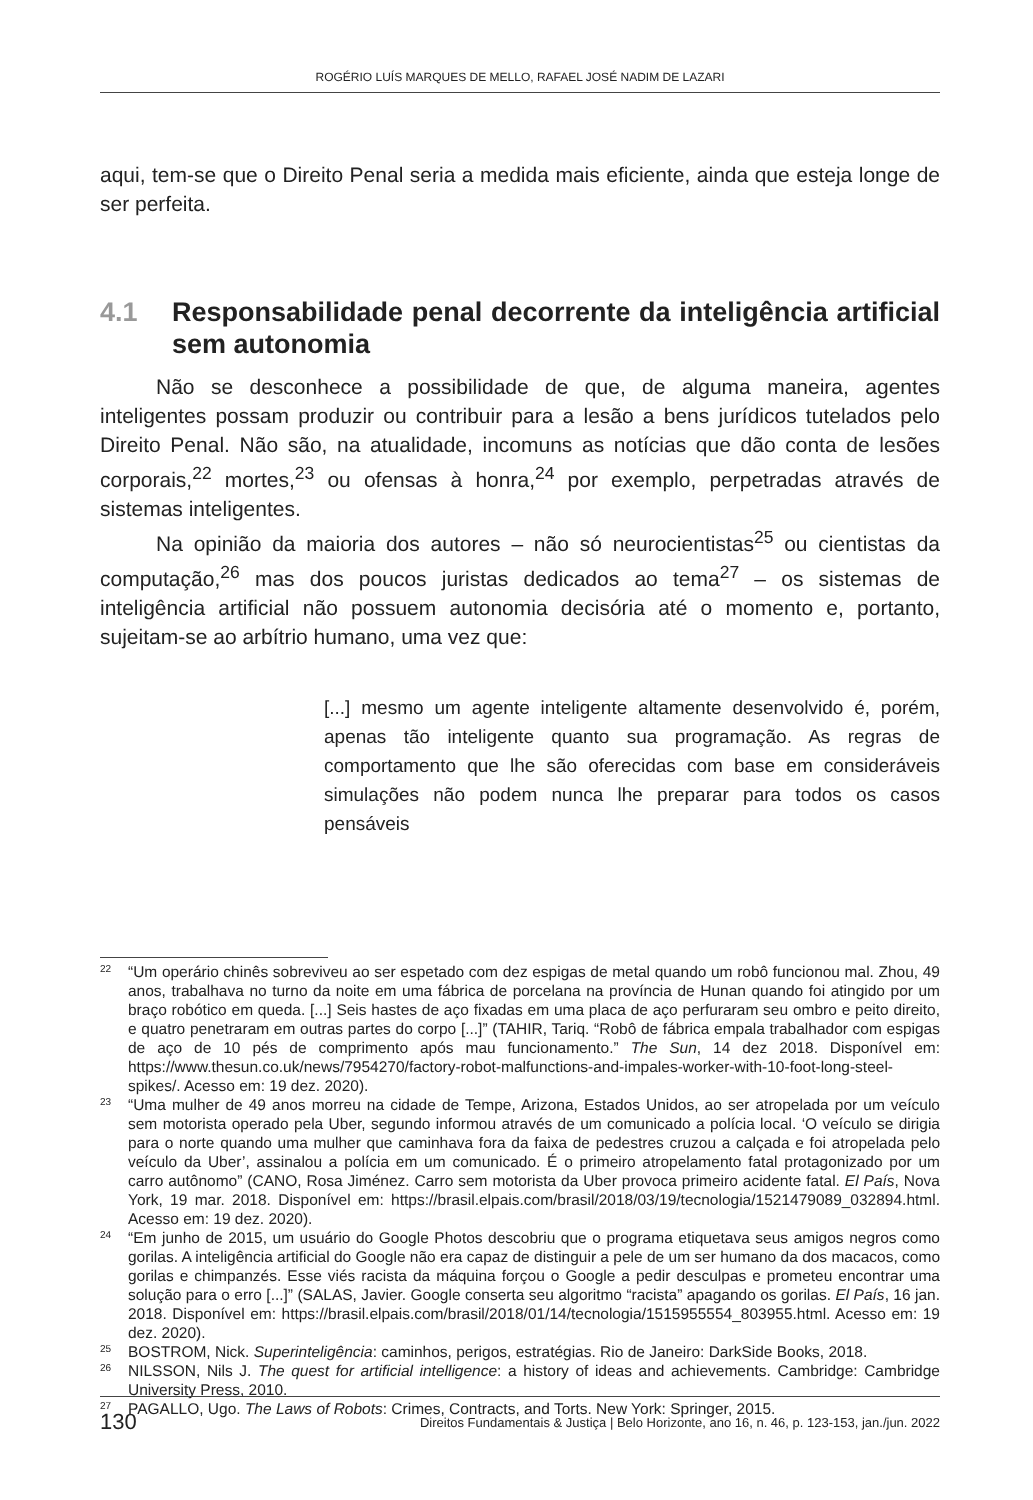ROGÉRIO LUÍS MARQUES DE MELLO, RAFAEL JOSÉ NADIM DE LAZARI
aqui, tem-se que o Direito Penal seria a medida mais eficiente, ainda que esteja longe de ser perfeita.
4.1 Responsabilidade penal decorrente da inteligência artificial sem autonomia
Não se desconhece a possibilidade de que, de alguma maneira, agentes inteligentes possam produzir ou contribuir para a lesão a bens jurídicos tutelados pelo Direito Penal. Não são, na atualidade, incomuns as notícias que dão conta de lesões corporais,<sup>22</sup> mortes,<sup>23</sup> ou ofensas à honra,<sup>24</sup> por exemplo, perpetradas através de sistemas inteligentes.
Na opinião da maioria dos autores – não só neurocientistas<sup>25</sup> ou cientistas da computação,<sup>26</sup> mas dos poucos juristas dedicados ao tema<sup>27</sup> – os sistemas de inteligência artificial não possuem autonomia decisória até o momento e, portanto, sujeitam-se ao arbítrio humano, uma vez que:
[...] mesmo um agente inteligente altamente desenvolvido é, porém, apenas tão inteligente quanto sua programação. As regras de comportamento que lhe são oferecidas com base em consideráveis simulações não podem nunca lhe preparar para todos os casos pensáveis
22 “Um operário chinês sobreviveu ao ser espetado com dez espigas de metal quando um robô funcionou mal. Zhou, 49 anos, trabalhava no turno da noite em uma fábrica de porcelana na província de Hunan quando foi atingido por um braço robótico em queda. [...] Seis hastes de aço fixadas em uma placa de aço perfuraram seu ombro e peito direito, e quatro penetraram em outras partes do corpo [...]” (TAHIR, Tariq. “Robô de fábrica empala trabalhador com espigas de aço de 10 pés de comprimento após mau funcionamento.” The Sun, 14 dez 2018. Disponível em: https://www.thesun.co.uk/news/7954270/factory-robot-malfunctions-and-impales-worker-with-10-foot-long-steel-spikes/. Acesso em: 19 dez. 2020).
23 “Uma mulher de 49 anos morreu na cidade de Tempe, Arizona, Estados Unidos, ao ser atropelada por um veículo sem motorista operado pela Uber, segundo informou através de um comunicado a polícia local. ‘O veículo se dirigia para o norte quando uma mulher que caminhava fora da faixa de pedestres cruzou a calçada e foi atropelada pelo veículo da Uber’, assinalou a polícia em um comunicado. É o primeiro atropelamento fatal protagonizado por um carro autônomo” (CANO, Rosa Jiménez. Carro sem motorista da Uber provoca primeiro acidente fatal. El País, Nova York, 19 mar. 2018. Disponível em: https://brasil.elpais.com/brasil/2018/03/19/tecnologia/1521479089_032894.html. Acesso em: 19 dez. 2020).
24 “Em junho de 2015, um usuário do Google Photos descobriu que o programa etiquetava seus amigos negros como gorilas. A inteligência artificial do Google não era capaz de distinguir a pele de um ser humano da dos macacos, como gorilas e chimpanzés. Esse viés racista da máquina forçou o Google a pedir desculpas e prometeu encontrar uma solução para o erro [...]” (SALAS, Javier. Google conserta seu algoritmo “racista” apagando os gorilas. El País, 16 jan. 2018. Disponível em: https://brasil.elpais.com/brasil/2018/01/14/tecnologia/1515955554_803955.html. Acesso em: 19 dez. 2020).
25 BOSTROM, Nick. Superinteligência: caminhos, perigos, estratégias. Rio de Janeiro: DarkSide Books, 2018.
26 NILSSON, Nils J. The quest for artificial intelligence: a history of ideas and achievements. Cambridge: Cambridge University Press, 2010.
27 PAGALLO, Ugo. The Laws of Robots: Crimes, Contracts, and Torts. New York: Springer, 2015.
130 Direitos Fundamentais & Justiça | Belo Horizonte, ano 16, n. 46, p. 123-153, jan./jun. 2022